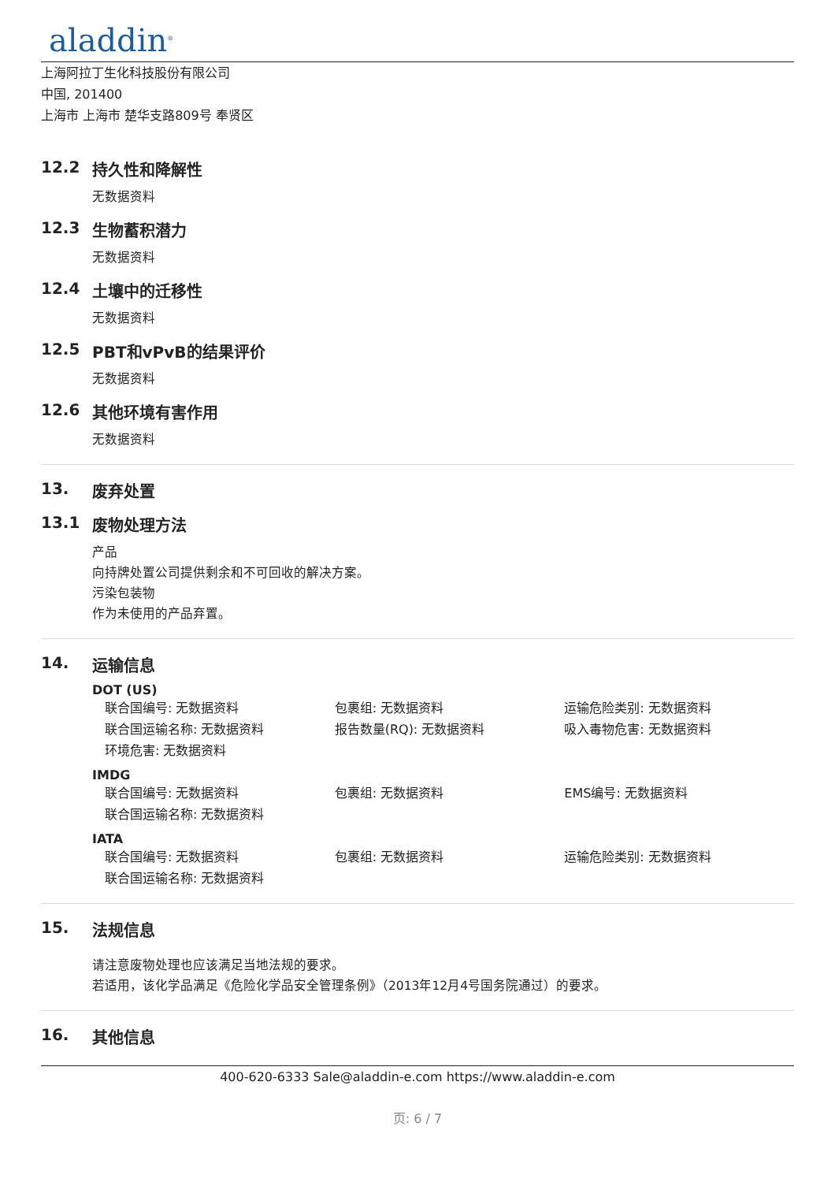aladdin<sup>®</sup>
上海阿拉丁生化科技股份有限公司
中国, 201400
上海市 上海市 楚华支路809号 奉贤区
12.2 持久性和降解性
无数据资料
12.3 生物蓄积潜力
无数据资料
12.4 土壤中的迁移性
无数据资料
12.5 PBT和vPvB的结果评价
无数据资料
12.6 其他环境有害作用
无数据资料
13. 废弃处置
13.1 废物处理方法
产品
向持牌处置公司提供剩余和不可回收的解决方案。
污染包装物
作为未使用的产品弃置。
14. 运输信息
DOT (US)
联合国编号: 无数据资料 包裹组: 无数据资料 运输危险类别: 无数据资料
联合国运输名称: 无数据资料 报告数量(RQ): 无数据资料 吸入毒物危害: 无数据资料
环境危害: 无数据资料
IMDG
联合国编号: 无数据资料 包裹组: 无数据资料 EMS编号: 无数据资料
联合国运输名称: 无数据资料
IATA
联合国编号: 无数据资料 包裹组: 无数据资料 运输危险类别: 无数据资料
联合国运输名称: 无数据资料
15. 法规信息
请注意废物处理也应该满足当地法规的要求。
若适用，该化学品满足《危险化学品安全管理条例》（2013年12月4号国务院通过）的要求。
16. 其他信息
400-620-6333 Sale@aladdin-e.com https://www.aladdin-e.com
页: 6 / 7